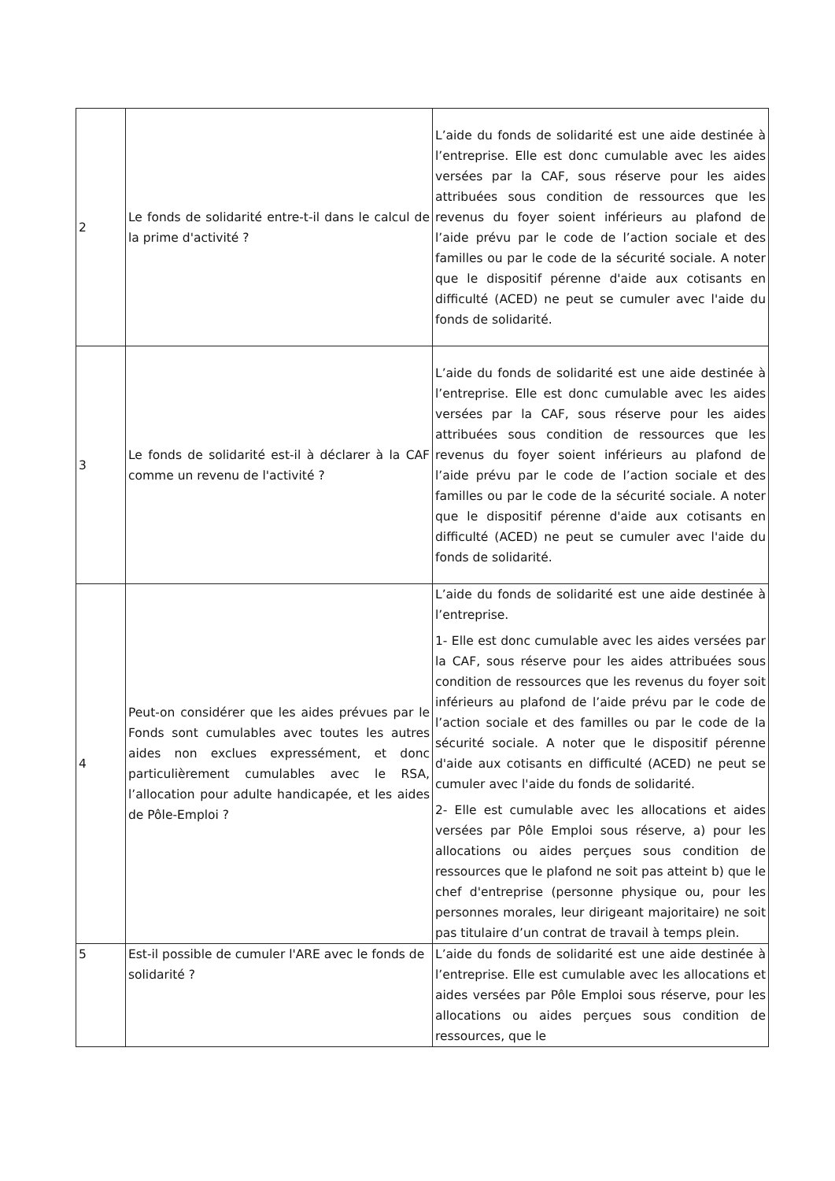| 2 | Le fonds de solidarité entre-t-il dans le calcul de la prime d'activité ? | L’aide du fonds de solidarité est une aide destinée à l’entreprise. Elle est donc cumulable avec les aides versées par la CAF, sous réserve pour les aides attribuées sous condition de ressources que les revenus du foyer soient inférieurs au plafond de l’aide prévu par le code de l’action sociale et des familles ou par le code de la sécurité sociale. A noter que le dispositif pérenne d'aide aux cotisants en difficulté (ACED) ne peut se cumuler avec l'aide du fonds de solidarité. |
| 3 | Le fonds de solidarité est-il à déclarer à la CAF comme un revenu de l'activité ? | L’aide du fonds de solidarité est une aide destinée à l’entreprise. Elle est donc cumulable avec les aides versées par la CAF, sous réserve pour les aides attribuées sous condition de ressources que les revenus du foyer soient inférieurs au plafond de l’aide prévu par le code de l’action sociale et des familles ou par le code de la sécurité sociale. A noter que le dispositif pérenne d'aide aux cotisants en difficulté (ACED) ne peut se cumuler avec l'aide du fonds de solidarité. |
| 4 | Peut-on considérer que les aides prévues par le Fonds sont cumulables avec toutes les autres aides non exclues expressément, et donc particulièrement cumulables avec le RSA, l’allocation pour adulte handicapée, et les aides de Pôle-Emploi ? | L’aide du fonds de solidarité est une aide destinée à l’entreprise. 1- Elle est donc cumulable avec les aides versées par la CAF, sous réserve pour les aides attribuées sous condition de ressources que les revenus du foyer soit inférieurs au plafond de l’aide prévu par le code de l’action sociale et des familles ou par le code de la sécurité sociale. A noter que le dispositif pérenne d'aide aux cotisants en difficulté (ACED) ne peut se cumuler avec l'aide du fonds de solidarité. 2- Elle est cumulable avec les allocations et aides versées par Pôle Emploi sous réserve, a) pour les allocations ou aides perçues sous condition de ressources que le plafond ne soit pas atteint b) que le chef d'entreprise (personne physique ou, pour les personnes morales, leur dirigeant majoritaire) ne soit pas titulaire d’un contrat de travail à temps plein. |
| 5 | Est-il possible de cumuler l'ARE avec le fonds de solidarité ? | L’aide du fonds de solidarité est une aide destinée à l’entreprise. Elle est cumulable avec les allocations et aides versées par Pôle Emploi sous réserve, pour les allocations ou aides perçues sous condition de ressources, que le |